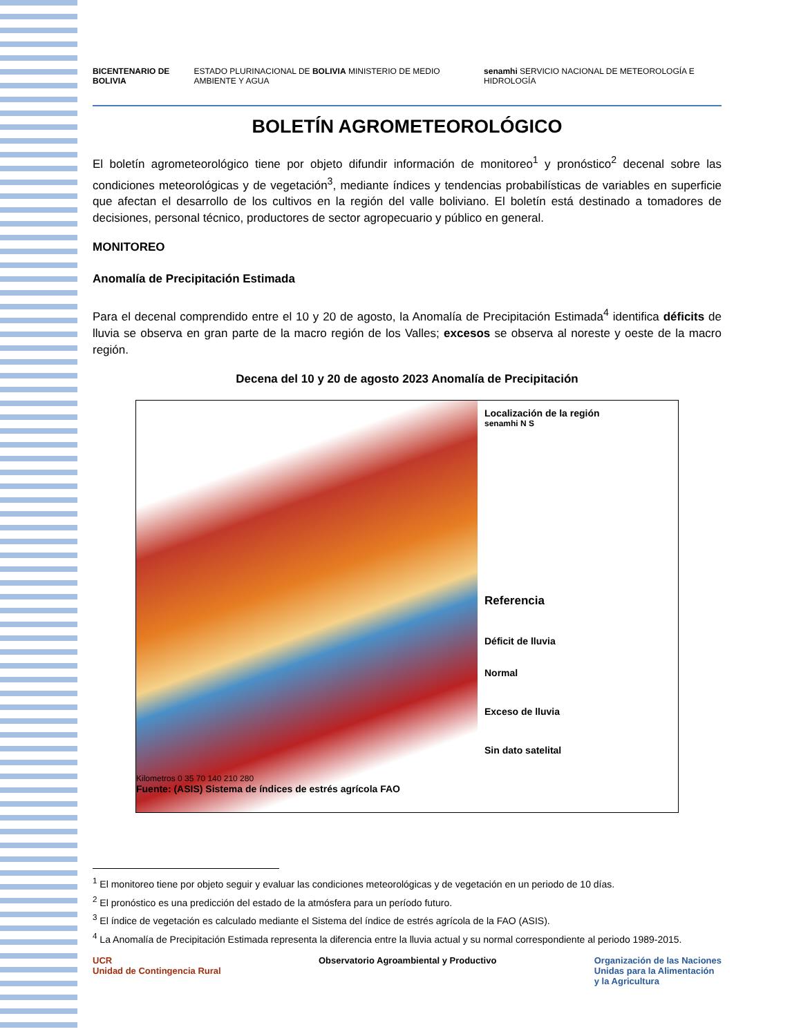BICENTENARIO DE BOLIVIA
ESTADO PLURINACIONAL DE BOLIVIA MINISTERIO DE MEDIO AMBIENTE Y AGUA
senamhi SERVICIO NACIONAL DE METEOROLOGÍA E HIDROLOGÍA
BOLETÍN AGROMETEOROLÓGICO
El boletín agrometeorológico tiene por objeto difundir información de monitoreo<sup>1</sup> y pronóstico<sup>2</sup> decenal sobre las condiciones meteorológicas y de vegetación<sup>3</sup>, mediante índices y tendencias probabilísticas de variables en superficie que afectan el desarrollo de los cultivos en la región del valle boliviano. El boletín está destinado a tomadores de decisiones, personal técnico, productores de sector agropecuario y público en general.
MONITOREO
Anomalía de Precipitación Estimada
Para el decenal comprendido entre el 10 y 20 de agosto, la Anomalía de Precipitación Estimada<sup>4</sup> identifica déficits de lluvia se observa en gran parte de la macro región de los Valles; excesos se observa al noreste y oeste de la macro región.
Decena del 10 y 20 de agosto 2023 Anomalía de Precipitación
Kilometros 0 35 70 140 210 280
Fuente: (ASIS) Sistema de índices de estrés agrícola FAO
Localización de la región
senamhi N S
Referencia
Déficit de lluvia
Normal
Exceso de lluvia
Sin dato satelital
<sup>1</sup> El monitoreo tiene por objeto seguir y evaluar las condiciones meteorológicas y de vegetación en un periodo de 10 días.
<sup>2</sup> El pronóstico es una predicción del estado de la atmósfera para un período futuro.
<sup>3</sup> El índice de vegetación es calculado mediante el Sistema del índice de estrés agrícola de la FAO (ASIS).
<sup>4</sup> La Anomalía de Precipitación Estimada representa la diferencia entre la lluvia actual y su normal correspondiente al periodo 1989-2015.
UCR
Unidad de Contingencia Rural
Observatorio Agroambiental y Productivo
Organización de las Naciones
Unidas para la Alimentación
y la Agricultura